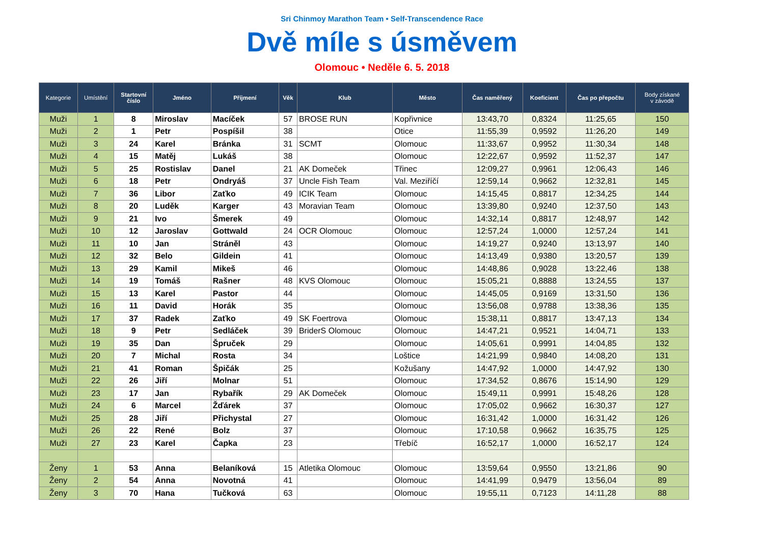Sri Chinmoy Marathon Team • Self-Transcendence Race
Dvě míle s úsměvem
Olomouc • Neděle 6. 5. 2018
| Kategorie | Umístění | Startovní číslo | Jméno | Příjmení | Věk | Klub | Město | Čas naměřený | Koeficient | Čas po přepočtu | Body získané v závodě |
| --- | --- | --- | --- | --- | --- | --- | --- | --- | --- | --- | --- |
| Muži | 1 | 8 | Miroslav | Macíček | 57 | BROSE RUN | Kopřivnice | 13:43,70 | 0,8324 | 11:25,65 | 150 |
| Muži | 2 | 1 | Petr | Pospíšil | 38 | | Otice | 11:55,39 | 0,9592 | 11:26,20 | 149 |
| Muži | 3 | 24 | Karel | Bránka | 31 | SCMT | Olomouc | 11:33,67 | 0,9952 | 11:30,34 | 148 |
| Muži | 4 | 15 | Matěj | Lukáš | 38 | | Olomouc | 12:22,67 | 0,9592 | 11:52,37 | 147 |
| Muži | 5 | 25 | Rostislav | Danel | 21 | AK Domeček | Třinec | 12:09,27 | 0,9961 | 12:06,43 | 146 |
| Muži | 6 | 18 | Petr | Ondryáš | 37 | Uncle Fish Team | Val. Meziříčí | 12:59,14 | 0,9662 | 12:32,81 | 145 |
| Muži | 7 | 36 | Libor | Zaťko | 49 | ICIK Team | Olomouc | 14:15,45 | 0,8817 | 12:34,25 | 144 |
| Muži | 8 | 20 | Luděk | Karger | 43 | Moravian Team | Olomouc | 13:39,80 | 0,9240 | 12:37,50 | 143 |
| Muži | 9 | 21 | Ivo | Šmerek | 49 | | Olomouc | 14:32,14 | 0,8817 | 12:48,97 | 142 |
| Muži | 10 | 12 | Jaroslav | Gottwald | 24 | OCR Olomouc | Olomouc | 12:57,24 | 1,0000 | 12:57,24 | 141 |
| Muži | 11 | 10 | Jan | Stráněl | 43 | | Olomouc | 14:19,27 | 0,9240 | 13:13,97 | 140 |
| Muži | 12 | 32 | Belo | Gildein | 41 | | Olomouc | 14:13,49 | 0,9380 | 13:20,57 | 139 |
| Muži | 13 | 29 | Kamil | Mikeš | 46 | | Olomouc | 14:48,86 | 0,9028 | 13:22,46 | 138 |
| Muži | 14 | 19 | Tomáš | Rašner | 48 | KVS Olomouc | Olomouc | 15:05,21 | 0,8888 | 13:24,55 | 137 |
| Muži | 15 | 13 | Karel | Pastor | 44 | | Olomouc | 14:45,05 | 0,9169 | 13:31,50 | 136 |
| Muži | 16 | 11 | David | Horák | 35 | | Olomouc | 13:56,08 | 0,9788 | 13:38,36 | 135 |
| Muži | 17 | 37 | Radek | Zaťko | 49 | SK Foertrova | Olomouc | 15:38,11 | 0,8817 | 13:47,13 | 134 |
| Muži | 18 | 9 | Petr | Sedláček | 39 | BriderS Olomouc | Olomouc | 14:47,21 | 0,9521 | 14:04,71 | 133 |
| Muži | 19 | 35 | Dan | Špruček | 29 | | Olomouc | 14:05,61 | 0,9991 | 14:04,85 | 132 |
| Muži | 20 | 7 | Michal | Rosta | 34 | | Loštice | 14:21,99 | 0,9840 | 14:08,20 | 131 |
| Muži | 21 | 41 | Roman | Špičák | 25 | | Kožušany | 14:47,92 | 1,0000 | 14:47,92 | 130 |
| Muži | 22 | 26 | Jiří | Molnar | 51 | | Olomouc | 17:34,52 | 0,8676 | 15:14,90 | 129 |
| Muži | 23 | 17 | Jan | Rybařík | 29 | AK Domeček | Olomouc | 15:49,11 | 0,9991 | 15:48,26 | 128 |
| Muži | 24 | 6 | Marcel | Žďárek | 37 | | Olomouc | 17:05,02 | 0,9662 | 16:30,37 | 127 |
| Muži | 25 | 28 | Jiří | Přichystal | 27 | | Olomouc | 16:31,42 | 1,0000 | 16:31,42 | 126 |
| Muži | 26 | 22 | René | Bolz | 37 | | Olomouc | 17:10,58 | 0,9662 | 16:35,75 | 125 |
| Muži | 27 | 23 | Karel | Čapka | 23 | | Třebíč | 16:52,17 | 1,0000 | 16:52,17 | 124 |
| Ženy | 1 | 53 | Anna | Belaníková | 15 | Atletika Olomouc | Olomouc | 13:59,64 | 0,9550 | 13:21,86 | 90 |
| Ženy | 2 | 54 | Anna | Novotná | 41 | | Olomouc | 14:41,99 | 0,9479 | 13:56,04 | 89 |
| Ženy | 3 | 70 | Hana | Tučková | 63 | | Olomouc | 19:55,11 | 0,7123 | 14:11,28 | 88 |